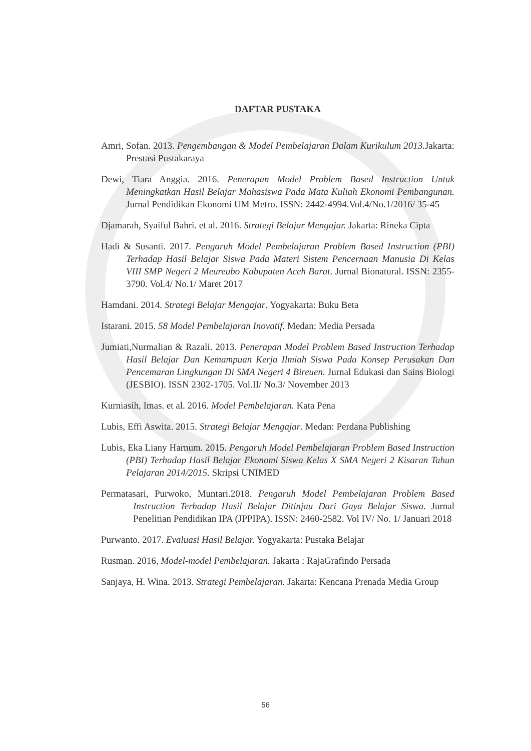DAFTAR PUSTAKA
Amri, Sofan. 2013. Pengembangan & Model Pembelajaran Dalam Kurikulum 2013. Jakarta: Prestasi Pustakaraya
Dewi, Tiara Anggia. 2016. Penerapan Model Problem Based Instruction Untuk Meningkatkan Hasil Belajar Mahasiswa Pada Mata Kuliah Ekonomi Pembangunan. Jurnal Pendidikan Ekonomi UM Metro. ISSN: 2442-4994.Vol.4/No.1/2016/ 35-45
Djamarah, Syaiful Bahri. et al. 2016. Strategi Belajar Mengajar. Jakarta: Rineka Cipta
Hadi & Susanti. 2017. Pengaruh Model Pembelajaran Problem Based Instruction (PBI) Terhadap Hasil Belajar Siswa Pada Materi Sistem Pencernaan Manusia Di Kelas VIII SMP Negeri 2 Meureubo Kabupaten Aceh Barat. Jurnal Bionatural. ISSN: 2355-3790. Vol.4/ No.1/ Maret 2017
Hamdani. 2014. Strategi Belajar Mengajar. Yogyakarta: Buku Beta
Istarani. 2015. 58 Model Pembelajaran Inovatif. Medan: Media Persada
Jumiati,Nurmalian & Razali. 2013. Penerapan Model Problem Based Instruction Terhadap Hasil Belajar Dan Kemampuan Kerja Ilmiah Siswa Pada Konsep Perusakan Dan Pencemaran Lingkungan Di SMA Negeri 4 Bireuen. Jurnal Edukasi dan Sains Biologi (JESBIO). ISSN 2302-1705. Vol.II/ No.3/ November 2013
Kurniasih, Imas. et al. 2016. Model Pembelajaran. Kata Pena
Lubis, Effi Aswita. 2015. Strategi Belajar Mengajar. Medan: Perdana Publishing
Lubis, Eka Liany Harnum. 2015. Pengaruh Model Pembelajaran Problem Based Instruction (PBI) Terhadap Hasil Belajar Ekonomi Siswa Kelas X SMA Negeri 2 Kisaran Tahun Pelajaran 2014/2015. Skripsi UNIMED
Permatasari, Purwoko, Muntari.2018. Pengaruh Model Pembelajaran Problem Based Instruction Terhadap Hasil Belajar Ditinjau Dari Gaya Belajar Siswa. Jurnal Penelitian Pendidikan IPA (JPPIPA). ISSN: 2460-2582. Vol IV/ No. 1/ Januari 2018
Purwanto. 2017. Evaluasi Hasil Belajar. Yogyakarta: Pustaka Belajar
Rusman. 2016, Model-model Pembelajaran. Jakarta : RajaGrafindo Persada
Sanjaya, H. Wina. 2013. Strategi Pembelajaran. Jakarta: Kencana Prenada Media Group
56